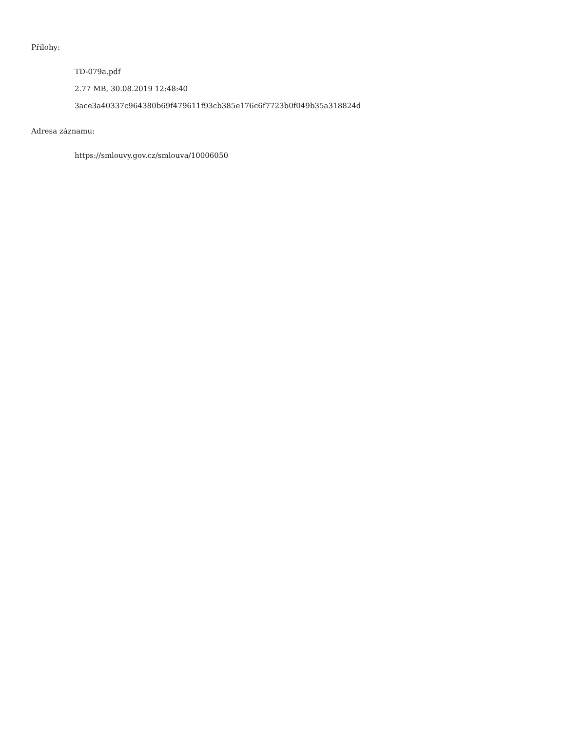Přílohy:
TD-079a.pdf
2.77 MB, 30.08.2019 12:48:40
3ace3a40337c964380b69f479611f93cb385e176c6f7723b0f049b35a318824d
Adresa záznamu:
https://smlouvy.gov.cz/smlouva/10006050